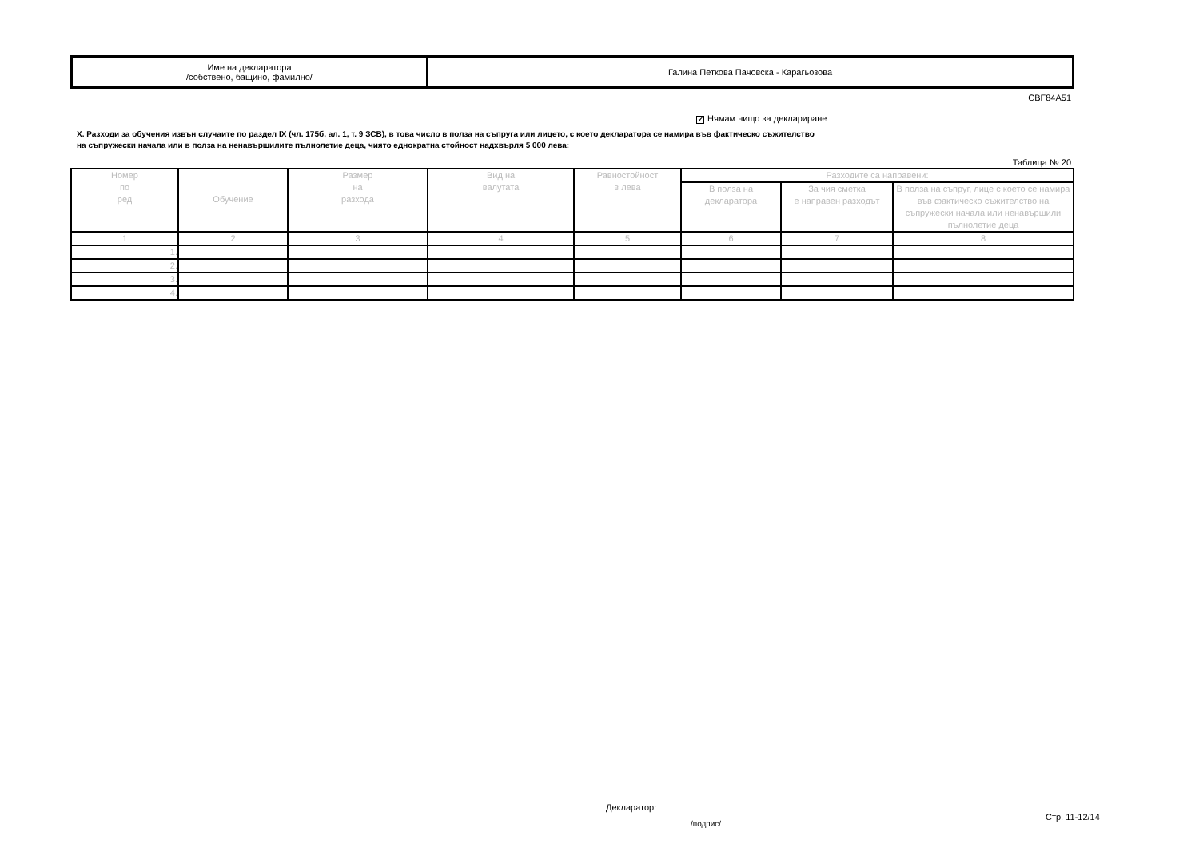| Име на декларатора /собствено, бащино, фамилно/ | Галина Петкова Пачовска - Карагьозова |
CBF84A51
✔ Нямам нищо за деклариране
X. Разходи за обучения извън случаите по раздел IX (чл. 175б, ал. 1, т. 9 ЗСВ), в това число в полза на съпруга или лицето, с което декларатора се намира във фактическо съжителство
на съпружески начала или в полза на ненавършилите пълнолетие деца, чиято еднократна стойност надхвърля 5 000 лева:
Таблица № 20
| Номер по ред | Обучение | Размер на разхода | Вид на валутата | Равностойност в лева | Разходите са направени: | | |
| --- | --- | --- | --- | --- | --- | --- | --- |
| | | | | | В полза на декларатора | За чия сметка е направен разходът | В полза на съпруг, лице с което се намира във фактическо съжителство на съпружески начала или ненавършили пълнолетие деца |
| 1 | 2 | 3 | 4 | 5 | 6 | 7 | 8 |
| 1. | | | | | | | |
| 2. | | | | | | | |
| 3. | | | | | | | |
| 4. | | | | | | | |
Декларатор:
/подпис/
Стр. 11-12/14